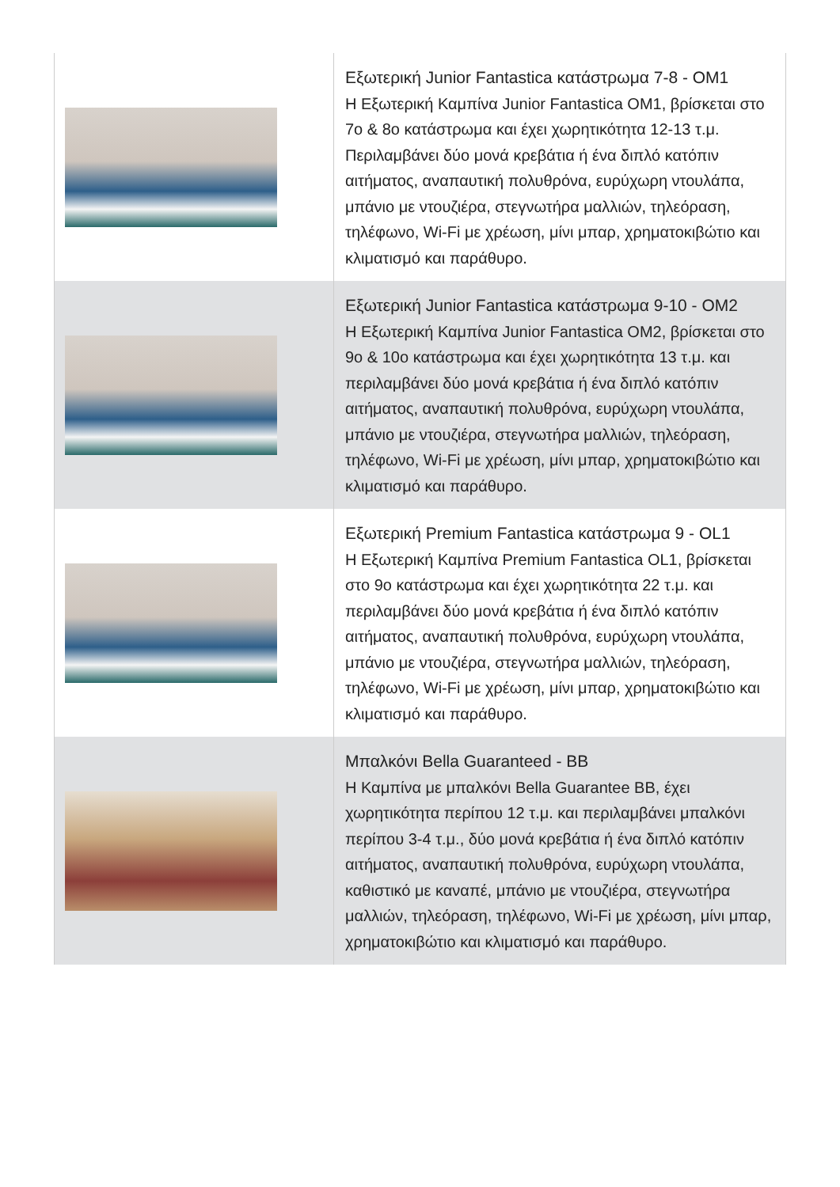| | Εξωτερική Junior Fantastica κατάστρωμα 7-8 - OM1 Η Εξωτερική Καμπίνα Junior Fantastica OM1, βρίσκεται στο 7ο & 8ο κατάστρωμα και έχει χωρητικότητα 12-13 τ.μ. Περιλαμβάνει δύο μονά κρεβάτια ή ένα διπλό κατόπιν αιτήματος, αναπαυτική πολυθρόνα, ευρύχωρη ντουλάπα, μπάνιο με ντουζιέρα, στεγνωτήρα μαλλιών, τηλεόραση, τηλέφωνο, Wi-Fi με χρέωση, μίνι μπαρ, χρηματοκιβώτιο και κλιματισμό και παράθυρο. |
| | Εξωτερική Junior Fantastica κατάστρωμα 9-10 - OM2 Η Εξωτερική Καμπίνα Junior Fantastica OM2, βρίσκεται στο 9ο & 10ο κατάστρωμα και έχει χωρητικότητα 13 τ.μ. και περιλαμβάνει δύο μονά κρεβάτια ή ένα διπλό κατόπιν αιτήματος, αναπαυτική πολυθρόνα, ευρύχωρη ντουλάπα, μπάνιο με ντουζιέρα, στεγνωτήρα μαλλιών, τηλεόραση, τηλέφωνο, Wi-Fi με χρέωση, μίνι μπαρ, χρηματοκιβώτιο και κλιματισμό και παράθυρο. |
| | Εξωτερική Premium Fantastica κατάστρωμα 9 - OL1 Η Εξωτερική Καμπίνα Premium Fantastica OL1, βρίσκεται στο 9ο κατάστρωμα και έχει χωρητικότητα 22 τ.μ. και περιλαμβάνει δύο μονά κρεβάτια ή ένα διπλό κατόπιν αιτήματος, αναπαυτική πολυθρόνα, ευρύχωρη ντουλάπα, μπάνιο με ντουζιέρα, στεγνωτήρα μαλλιών, τηλεόραση, τηλέφωνο, Wi-Fi με χρέωση, μίνι μπαρ, χρηματοκιβώτιο και κλιματισμό και παράθυρο. |
| | Μπαλκόνι Bella Guaranteed - BB Η Καμπίνα με μπαλκόνι Bella Guarantee BB, έχει χωρητικότητα περίπου 12 τ.μ. και περιλαμβάνει μπαλκόνι περίπου 3-4 τ.μ., δύο μονά κρεβάτια ή ένα διπλό κατόπιν αιτήματος, αναπαυτική πολυθρόνα, ευρύχωρη ντουλάπα, καθιστικό με καναπέ, μπάνιο με ντουζιέρα, στεγνωτήρα μαλλιών, τηλεόραση, τηλέφωνο, Wi-Fi με χρέωση, μίνι μπαρ, χρηματοκιβώτιο και κλιματισμό και παράθυρο. |